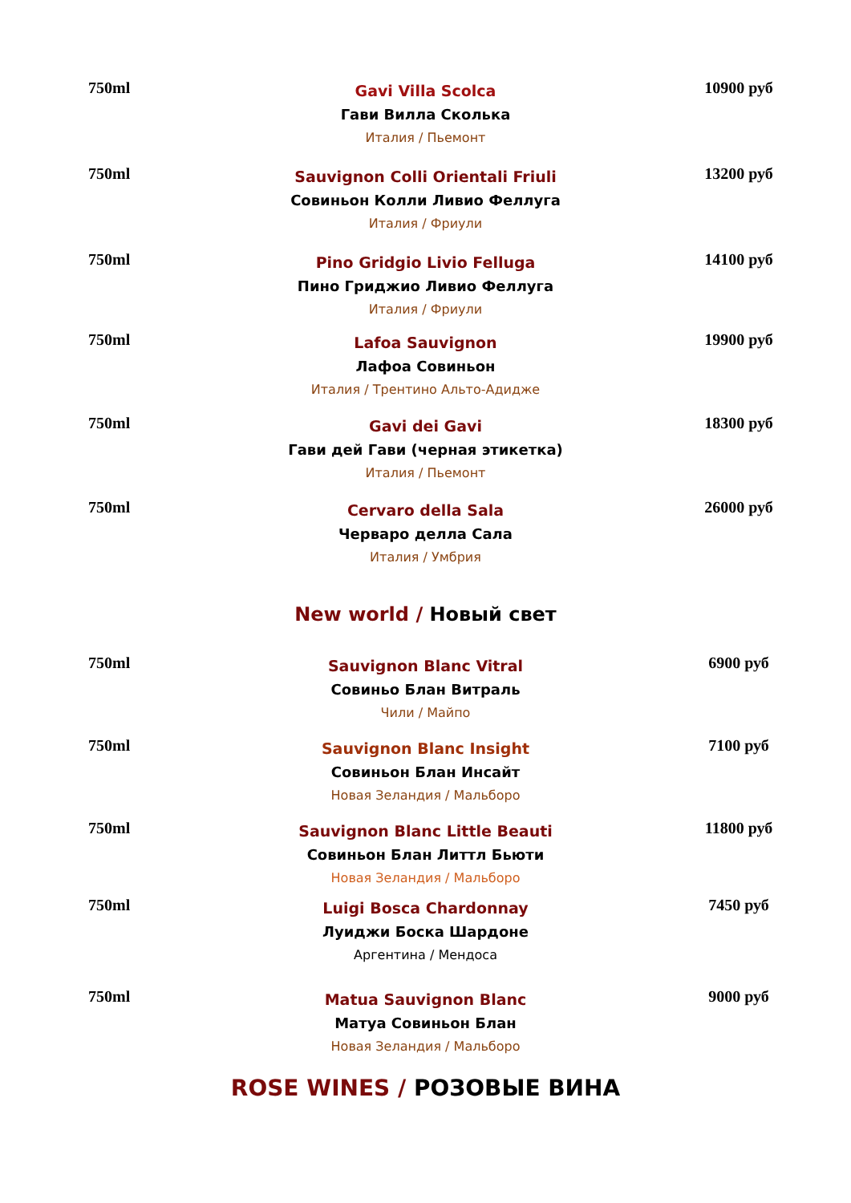750ml
Gavi Villa Scolca
Гави Вилла Сколька
Италия / Пьемонт
10900 руб
750ml
Sauvignon Colli Orientali Friuli
Совиньон Колли Ливио Феллуга
Италия / Фриули
13200 руб
750ml
Pino Gridgio Livio Felluga
Пино Гриджио Ливио Феллуга
Италия / Фриули
14100 руб
750ml
Lafoa Sauvignon
Лафоа Совиньон
Италия / Трентино Альто-Адидже
19900 руб
750ml
Gavi dei Gavi
Гави дей Гави (черная этикетка)
Италия / Пьемонт
18300 руб
750ml
Cervaro della Sala
Черваро делла Сала
Италия / Умбрия
26000 руб
New world / Новый свет
750ml
Sauvignon Blanc Vitral
Совиньо Блан Витраль
Чили / Майпо
6900 руб
750ml
Sauvignon Blanc Insight
Совиньон Блан Инсайт
Новая Зеландия / Мальборо
7100 руб
750ml
Sauvignon Blanc Little Beauti
Совиньон Блан Литтл Бьюти
Новая Зеландия / Мальборо
11800 руб
750ml
Luigi Bosca Chardonnay
Луиджи Боска Шардоне
Аргентина / Мендоса
7450 руб
750ml
Matua Sauvignon Blanc
Матуа Совиньон Блан
Новая Зеландия / Мальборо
9000 руб
ROSE WINES / РОЗОВЫЕ ВИНА